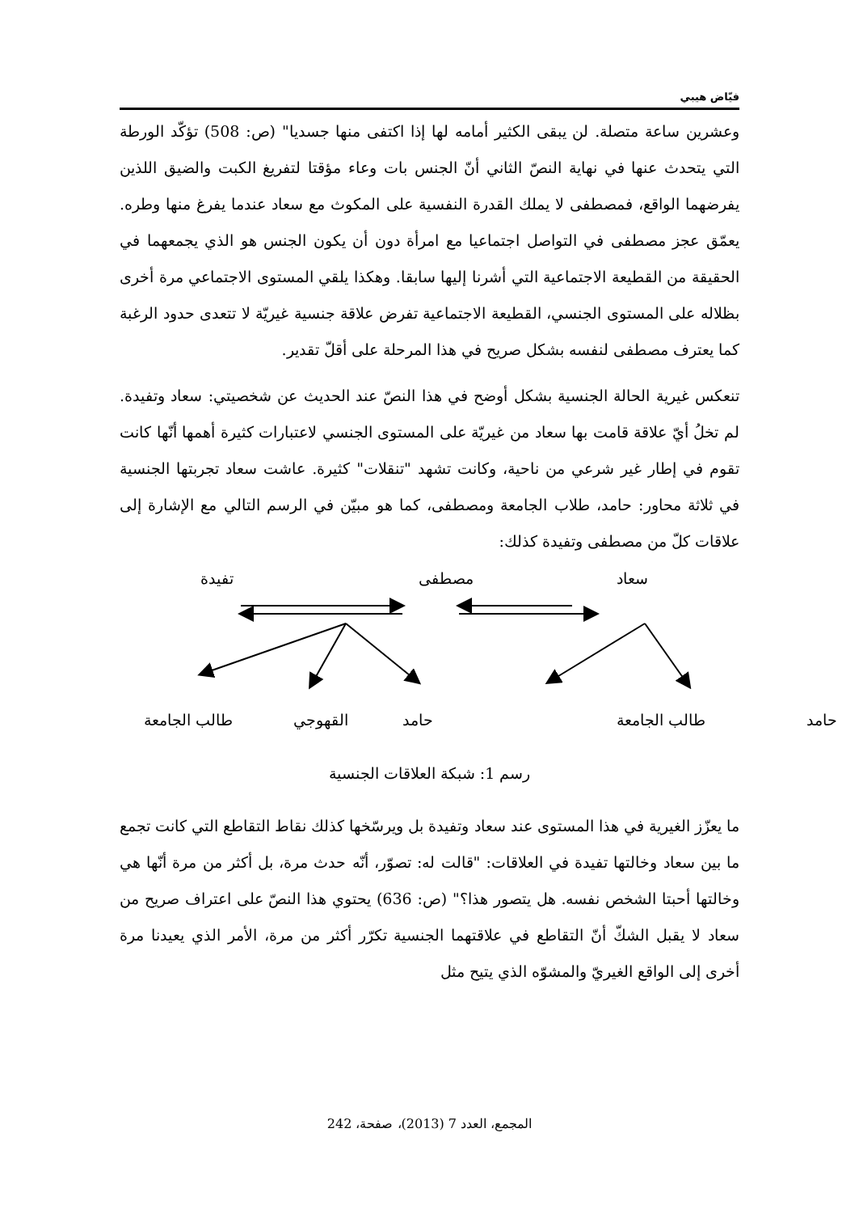فيّاض هيبي
وعشرين ساعة متصلة. لن يبقى الكثير أمامه لها إذا اكتفى منها جسديا" (ص: 508) تؤكّد الورطة التي يتحدث عنها في نهاية النصّ الثاني أنّ الجنس بات وعاء مؤقتا لتفريغ الكبت والضيق اللذين يفرضهما الواقع، فمصطفى لا يملك القدرة النفسية على المكوث مع سعاد عندما يفرغ منها وطره. يعمّق عجز مصطفى في التواصل اجتماعيا مع امرأة دون أن يكون الجنس هو الذي يجمعهما في الحقيقة من القطيعة الاجتماعية التي أشرنا إليها سابقا. وهكذا يلقي المستوى الاجتماعي مرة أخرى بظلاله على المستوى الجنسي، القطيعة الاجتماعية تفرض علاقة جنسية غيريّة لا تتعدى حدود الرغبة كما يعترف مصطفى لنفسه بشكل صريح في هذا المرحلة على أقلّ تقدير.
تنعكس غيرية الحالة الجنسية بشكل أوضح في هذا النصّ عند الحديث عن شخصيتي: سعاد وتفيدة. لم تخلُ أيّ علاقة قامت بها سعاد من غيريّة على المستوى الجنسي لاعتبارات كثيرة أهمها أنّها كانت تقوم في إطار غير شرعي من ناحية، وكانت تشهد "تنقلات" كثيرة. عاشت سعاد تجربتها الجنسية في ثلاثة محاور: حامد، طلاب الجامعة ومصطفى، كما هو مبيّن في الرسم التالي مع الإشارة إلى علاقات كلّ من مصطفى وتفيدة كذلك:
تفيدة مصطفى سعاد
طالب الجامعة القهوجي حامد طالب الجامعة حامد
رسم 1: شبكة العلاقات الجنسية
ما يعزّز الغيرية في هذا المستوى عند سعاد وتفيدة بل ويرسّخها كذلك نقاط التقاطع التي كانت تجمع ما بين سعاد وخالتها تفيدة في العلاقات: "قالت له: تصوّر، أنّه حدث مرة، بل أكثر من مرة أنّها هي وخالتها أحبتا الشخص نفسه. هل يتصور هذا؟" (ص: 636) يحتوي هذا النصّ على اعتراف صريح من سعاد لا يقبل الشكّ أنّ التقاطع في علاقتهما الجنسية تكرّر أكثر من مرة، الأمر الذي يعيدنا مرة أخرى إلى الواقع الغيريّ والمشوّه الذي يتيح مثل
المجمع، العدد 7 (2013)، صفحة، 242